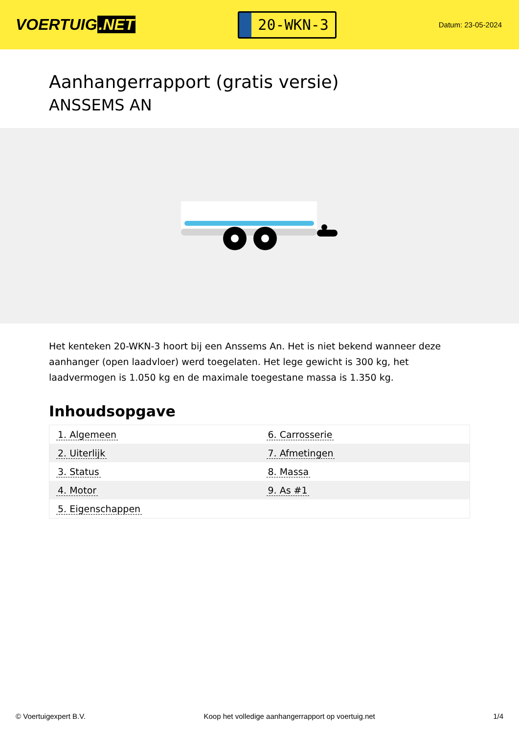VOERTUIG.NET
20-WKN-3
Datum: 23-05-2024
Aanhangerrapport (gratis versie)
ANSSEMS AN
Het kenteken 20-WKN-3 hoort bij een Anssems An. Het is niet bekend wanneer deze aanhanger (open laadvloer) werd toegelaten. Het lege gewicht is 300 kg, het laadvermogen is 1.050 kg en de maximale toegestane massa is 1.350 kg.
Inhoudsopgave
| 1. Algemeen | 6. Carrosserie |
| 2. Uiterlijk | 7. Afmetingen |
| 3. Status | 8. Massa |
| 4. Motor | 9. As #1 |
| 5. Eigenschappen | |
© Voertuigexpert B.V. Koop het volledige aanhangerrapport op voertuig.net
1/4